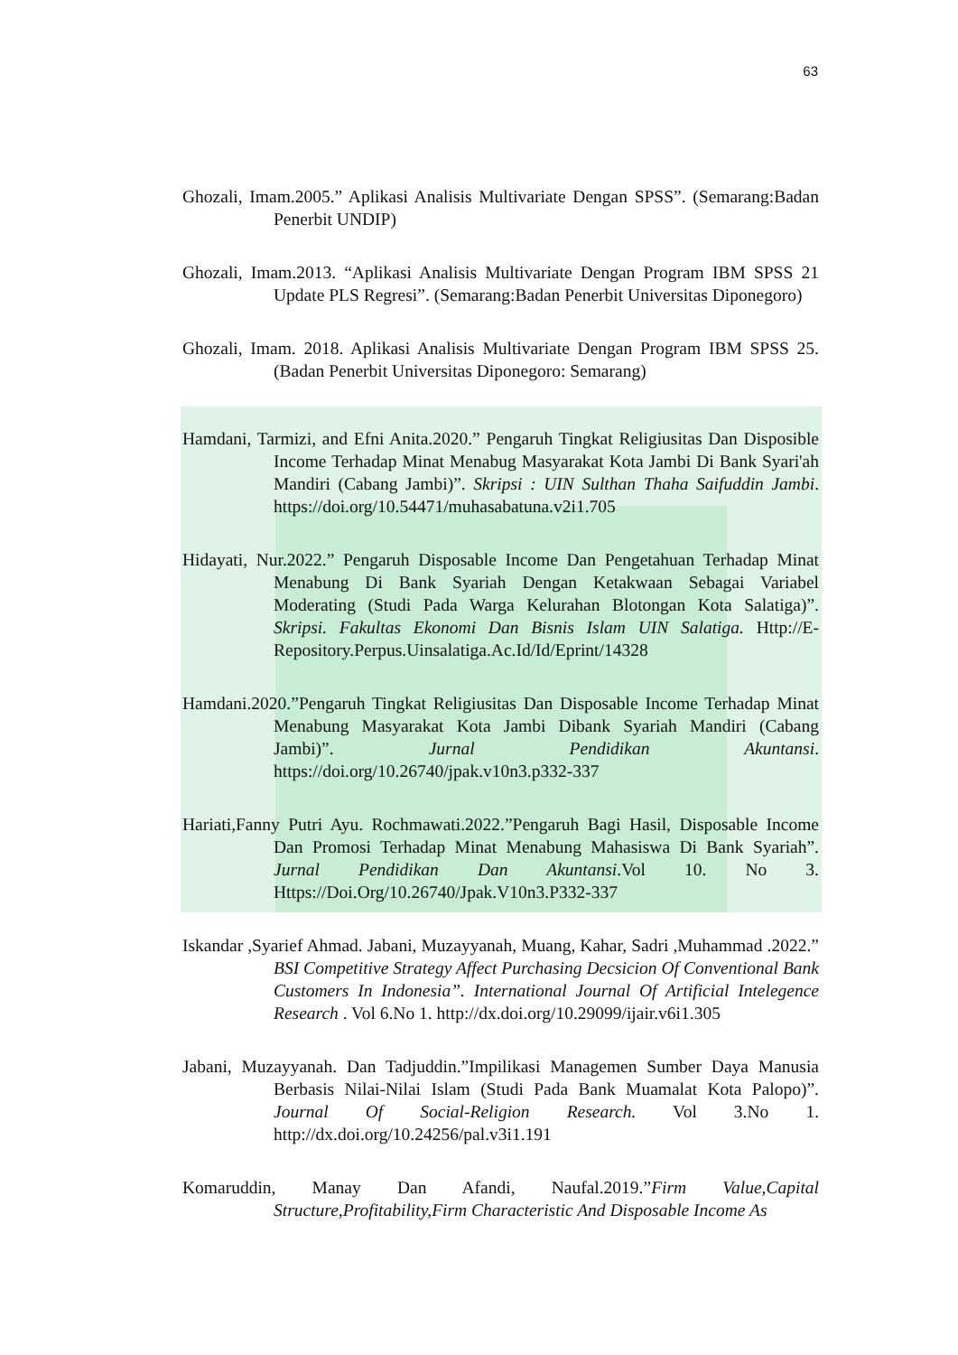63
Ghozali, Imam.2005.” Aplikasi Analisis Multivariate Dengan SPSS”. (Semarang:Badan Penerbit UNDIP)
Ghozali, Imam.2013. “Aplikasi Analisis Multivariate Dengan Program IBM SPSS 21 Update PLS Regresi”. (Semarang:Badan Penerbit Universitas Diponegoro)
Ghozali, Imam. 2018. Aplikasi Analisis Multivariate Dengan Program IBM SPSS 25. (Badan Penerbit Universitas Diponegoro: Semarang)
Hamdani, Tarmizi, and Efni Anita.2020.” Pengaruh Tingkat Religiusitas Dan Disposible Income Terhadap Minat Menabug Masyarakat Kota Jambi Di Bank Syari'ah Mandiri (Cabang Jambi)”. Skripsi : UIN Sulthan Thaha Saifuddin Jambi. https://doi.org/10.54471/muhasabatuna.v2i1.705
Hidayati, Nur.2022.” Pengaruh Disposable Income Dan Pengetahuan Terhadap Minat Menabung Di Bank Syariah Dengan Ketakwaan Sebagai Variabel Moderating (Studi Pada Warga Kelurahan Blotongan Kota Salatiga)”. Skripsi. Fakultas Ekonomi Dan Bisnis Islam UIN Salatiga. Http://E-Repository.Perpus.Uinsalatiga.Ac.Id/Id/Eprint/14328
Hamdani.2020.”Pengaruh Tingkat Religiusitas Dan Disposable Income Terhadap Minat Menabung Masyarakat Kota Jambi Dibank Syariah Mandiri (Cabang Jambi)”. Jurnal Pendidikan Akuntansi. https://doi.org/10.26740/jpak.v10n3.p332-337
Hariati,Fanny Putri Ayu. Rochmawati.2022.”Pengaruh Bagi Hasil, Disposable Income Dan Promosi Terhadap Minat Menabung Mahasiswa Di Bank Syariah”. Jurnal Pendidikan Dan Akuntansi.Vol 10. No 3. Https://Doi.Org/10.26740/Jpak.V10n3.P332-337
Iskandar ,Syarief Ahmad. Jabani, Muzayyanah, Muang, Kahar, Sadri ,Muhammad .2022.” BSI Competitive Strategy Affect Purchasing Decsicion Of Conventional Bank Customers In Indonesia”. International Journal Of Artificial Intelegence Research . Vol 6.No 1. http://dx.doi.org/10.29099/ijair.v6i1.305
Jabani, Muzayyanah. Dan Tadjuddin.”Impilikasi Managemen Sumber Daya Manusia Berbasis Nilai-Nilai Islam (Studi Pada Bank Muamalat Kota Palopo)”. Journal Of Social-Religion Research. Vol 3.No 1. http://dx.doi.org/10.24256/pal.v3i1.191
Komaruddin, Manay Dan Afandi, Naufal.2019.”Firm Value,Capital Structure,Profitability,Firm Characteristic And Disposable Income As